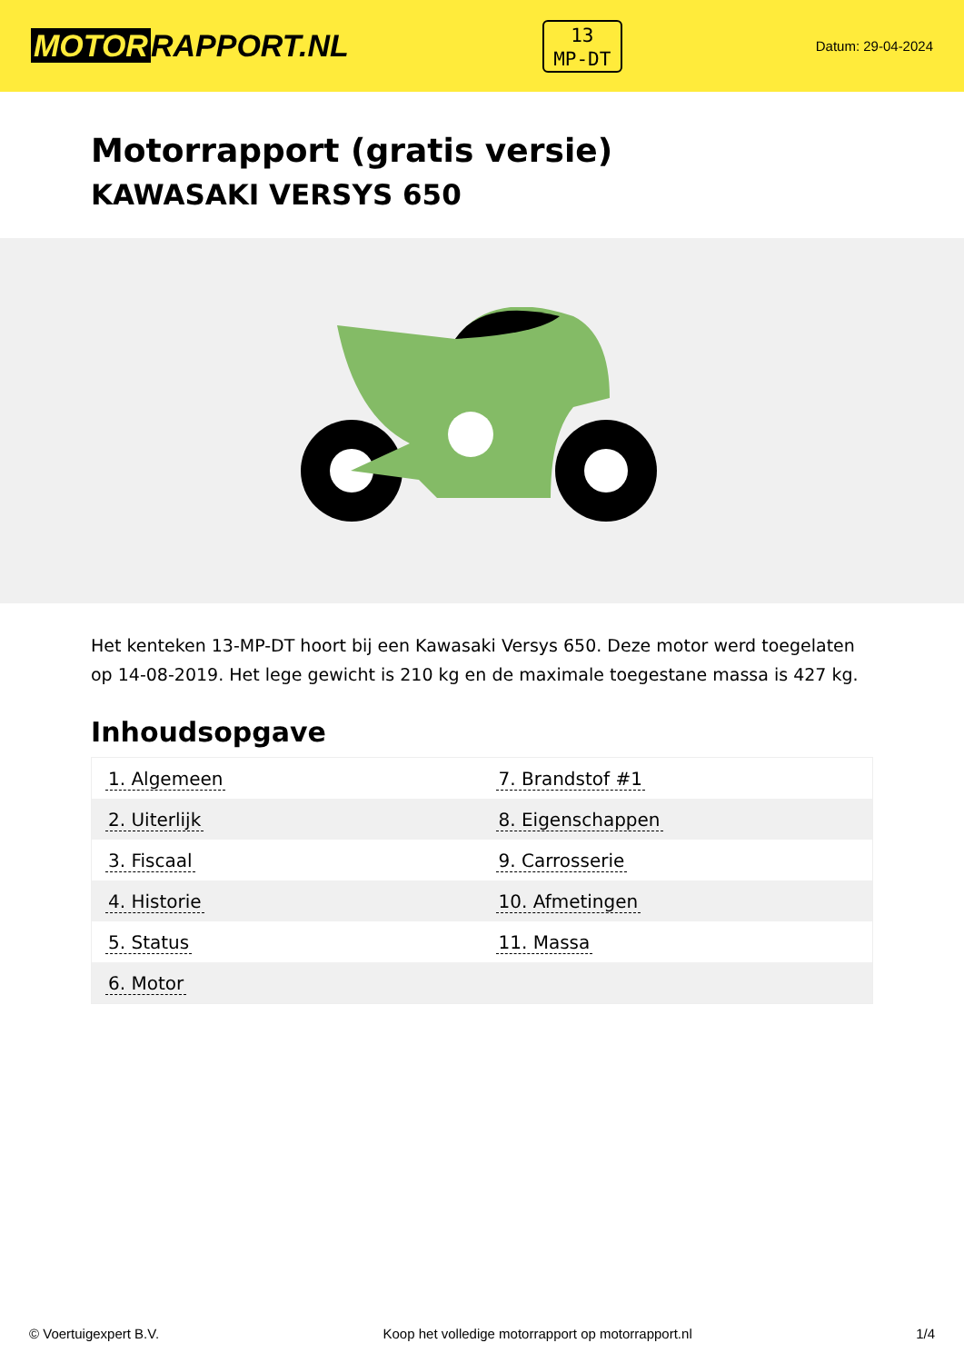MOTOR RAPPORT.NL
13
MP-DT
Datum: 29-04-2024
Motorrapport (gratis versie)
KAWASAKI VERSYS 650
Het kenteken 13-MP-DT hoort bij een Kawasaki Versys 650. Deze motor werd toegelaten op 14-08-2019. Het lege gewicht is 210 kg en de maximale toegestane massa is 427 kg.
Inhoudsopgave
| 1. Algemeen | 7. Brandstof #1 |
| 2. Uiterlijk | 8. Eigenschappen |
| 3. Fiscaal | 9. Carrosserie |
| 4. Historie | 10. Afmetingen |
| 5. Status | 11. Massa |
| 6. Motor | |
© Voertuigexpert B.V. Koop het volledige motorrapport op motorrapport.nl 1/4